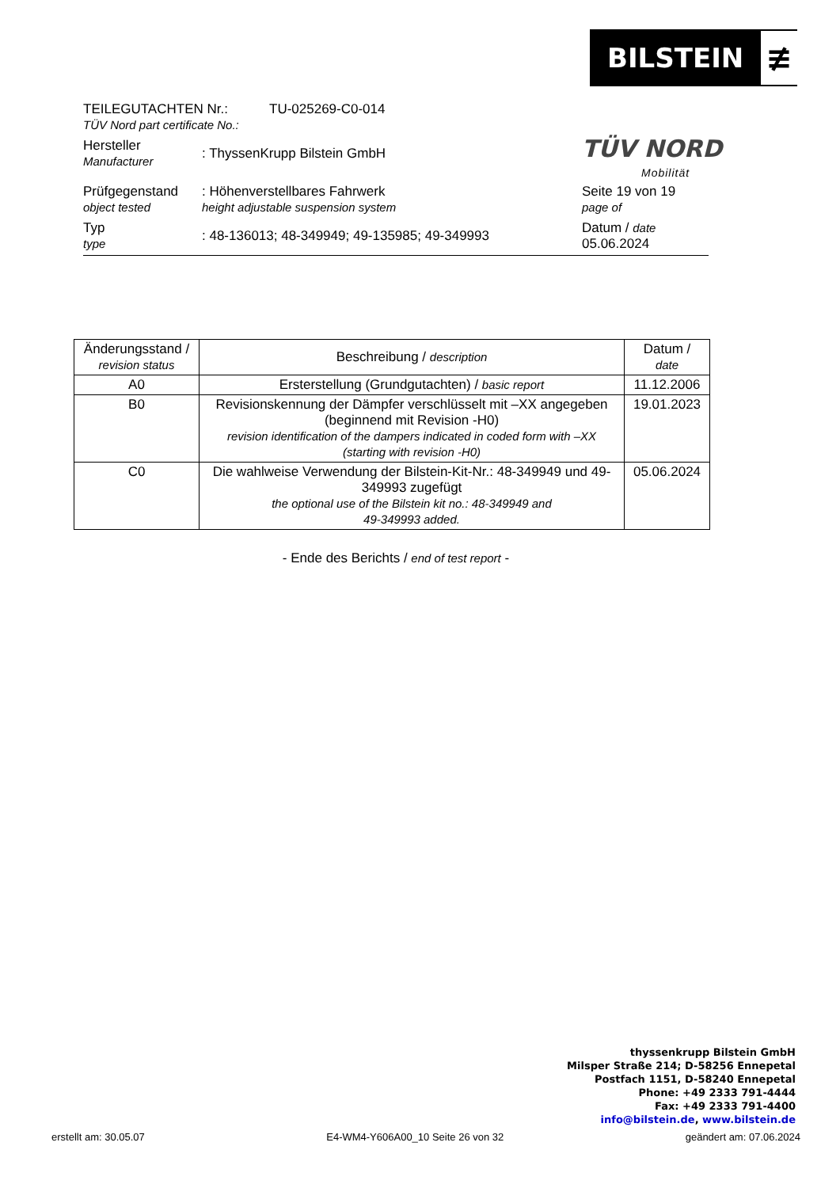BILSTEIN ≢
TÜV NORD
Mobilität
TEILEGUTACHTEN Nr.:
TÜV Nord part certificate No.:
TU-025269-C0-014
Hersteller
Manufacturer
: ThyssenKrupp Bilstein GmbH
Prüfgegenstand
object tested
: Höhenverstellbares Fahrwerk
height adjustable suspension system
Seite 19 von 19
page of
Typ
type
: 48-136013; 48-349949; 49-135985; 49-349993
Datum / date
05.06.2024
| Änderungsstand / revision status | Beschreibung / description | Datum / date |
| --- | --- | --- |
| A0 | Ersterstellung (Grundgutachten) / basic report | 11.12.2006 |
| B0 | Revisionskennung der Dämpfer verschlüsselt mit –XX angegeben (beginnend mit Revision -H0) revision identification of the dampers indicated in coded form with –XX (starting with revision -H0) | 19.01.2023 |
| C0 | Die wahlweise Verwendung der Bilstein-Kit-Nr.: 48-349949 und 49-349993 zugefügt the optional use of the Bilstein kit no.: 48-349949 and 49-349993 added. | 05.06.2024 |
- Ende des Berichts / end of test report -
thyssenkrupp Bilstein GmbH
Milsper Straße 214; D-58256 Ennepetal
Postfach 1151, D-58240 Ennepetal
Phone: +49 2333 791-4444
Fax: +49 2333 791-4400
info@bilstein.de, www.bilstein.de
erstellt am: 30.05.07 E4-WM4-Y606A00_10 Seite 26 von 32 geändert am: 07.06.2024